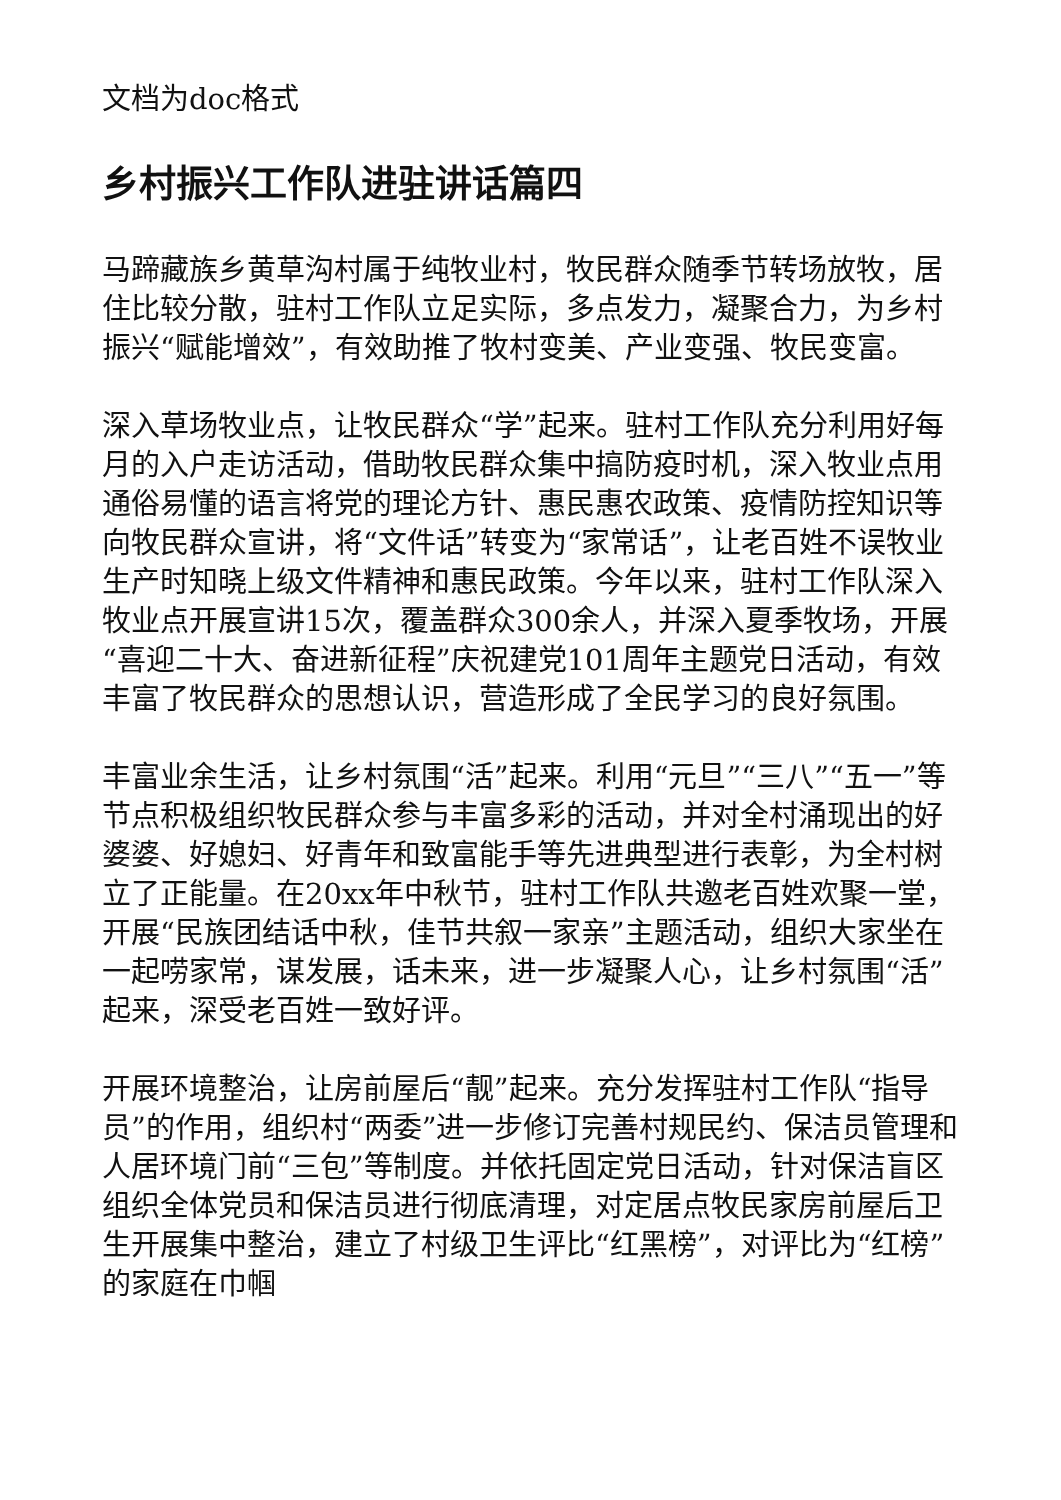文档为doc格式
乡村振兴工作队进驻讲话篇四
马蹄藏族乡黄草沟村属于纯牧业村，牧民群众随季节转场放牧，居住比较分散，驻村工作队立足实际，多点发力，凝聚合力，为乡村振兴“赋能增效”，有效助推了牧村变美、产业变强、牧民变富。
深入草场牧业点，让牧民群众“学”起来。驻村工作队充分利用好每月的入户走访活动，借助牧民群众集中搞防疫时机，深入牧业点用通俗易懂的语言将党的理论方针、惠民惠农政策、疫情防控知识等向牧民群众宣讲，将“文件话”转变为“家常话”，让老百姓不误牧业生产时知晓上级文件精神和惠民政策。今年以来，驻村工作队深入牧业点开展宣讲15次，覆盖群众300余人，并深入夏季牧场，开展“喜迎二十大、奋进新征程”庆祝建党101周年主题党日活动，有效丰富了牧民群众的思想认识，营造形成了全民学习的良好氛围。
丰富业余生活，让乡村氛围“活”起来。利用“元旦”“三八”“五一”等节点积极组织牧民群众参与丰富多彩的活动，并对全村涌现出的好婆婆、好媳妇、好青年和致富能手等先进典型进行表彰，为全村树立了正能量。在20xx年中秋节，驻村工作队共邀老百姓欢聚一堂，开展“民族团结话中秋，佳节共叙一家亲”主题活动，组织大家坐在一起唠家常，谋发展，话未来，进一步凝聚人心，让乡村氛围“活”起来，深受老百姓一致好评。
开展环境整治，让房前屋后“靓”起来。充分发挥驻村工作队“指导员”的作用，组织村“两委”进一步修订完善村规民约、保洁员管理和人居环境门前“三包”等制度。并依托固定党日活动，针对保洁盲区组织全体党员和保洁员进行彻底清理，对定居点牧民家房前屋后卫生开展集中整治，建立了村级卫生评比“红黑榜”，对评比为“红榜”的家庭在巾帼